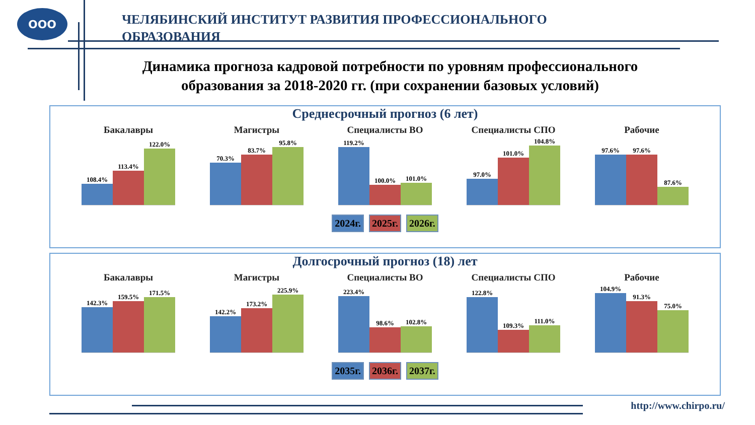ООО
ЧЕЛЯБИНСКИЙ ИНСТИТУТ РАЗВИТИЯ ПРОФЕССИОНАЛЬНОГО ОБРАЗОВАНИЯ
Динамика прогноза кадровой потребности по уровням профессионального образования за 2018-2020 гг. (при сохранении базовых условий)
Среднесрочный прогноз (6 лет)
Бакалавры
108.4%
113.4%
122.0%
Магистры
70.3%
83.7%
95.8%
Специалисты ВО
119.2%
100.0%
101.0%
Специалисты СПО
97.0%
101.0%
104.8%
Рабочие
97.6%
97.6%
87.6%
2024г. 2025г. 2026г.
Долгосрочный прогноз (18) лет
Бакалавры
142.3%
159.5%
171.5%
Магистры
142.2%
173.2%
225.9%
Специалисты ВО
223.4%
98.6%
102.8%
Специалисты СПО
122.8%
109.3%
111.0%
Рабочие
104.9%
91.3%
75.0%
2035г. 2036г. 2037г.
http://www.chirpo.ru/